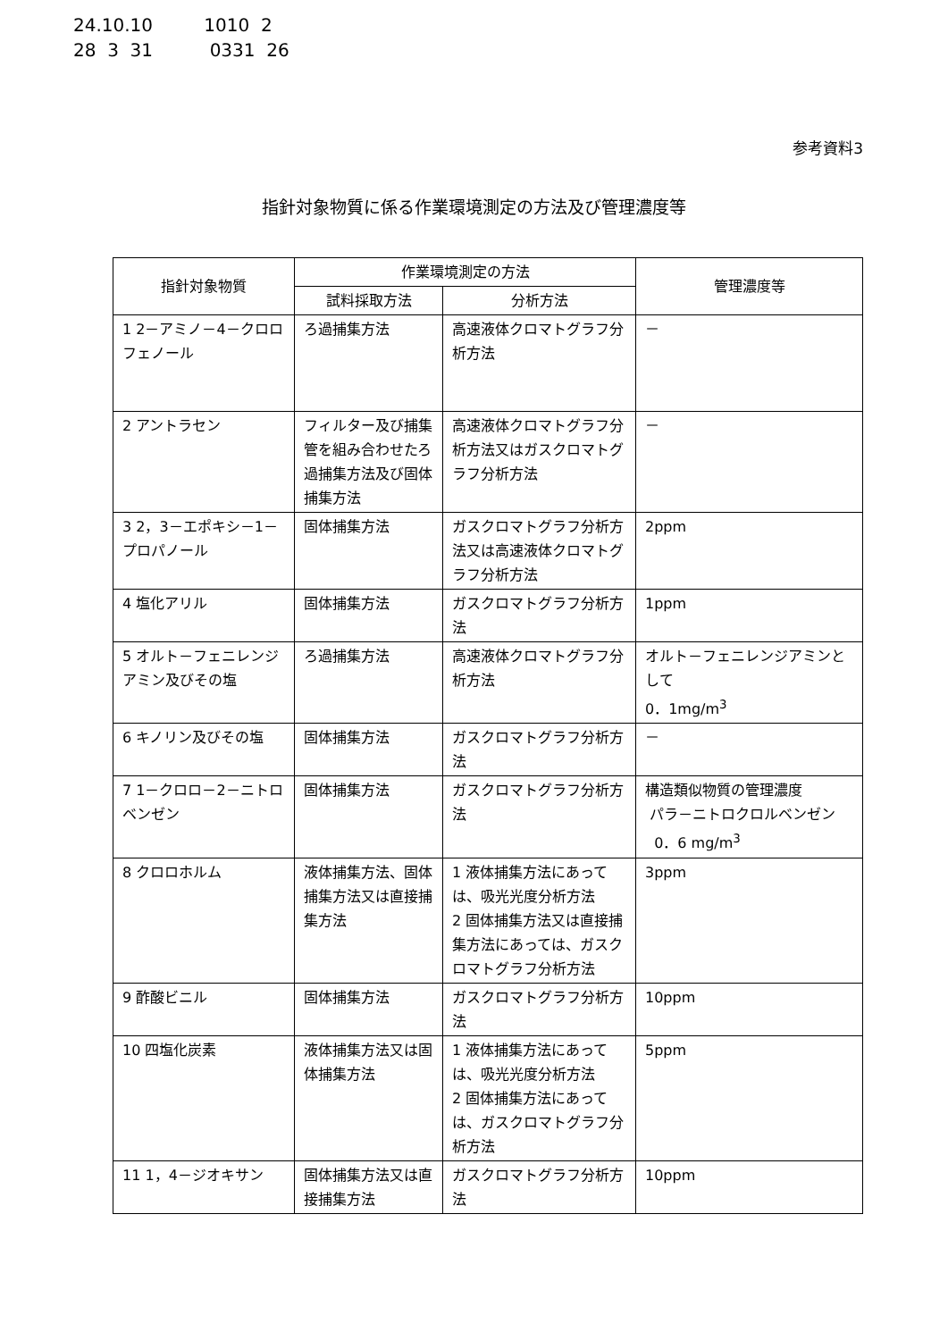24.10.10 1010 2
28 3 31 0331 26
参考資料3
指針対象物質に係る作業環境測定の方法及び管理濃度等
| 指針対象物質 | 作業環境測定の方法 | | 管理濃度等 |
| --- | --- | --- | --- |
| | 試料採取方法 | 分析方法 | |
| 1 2－アミノ－4－クロロフェノール | ろ過捕集方法 | 高速液体クロマトグラフ分析方法 | － |
| 2 アントラセン | フィルター及び捕集管を組み合わせたろ過捕集方法及び固体捕集方法 | 高速液体クロマトグラフ分析方法又はガスクロマトグラフ分析方法 | － |
| 3 2，3－エポキシ－1－プロパノール | 固体捕集方法 | ガスクロマトグラフ分析方法又は高速液体クロマトグラフ分析方法 | 2ppm |
| 4 塩化アリル | 固体捕集方法 | ガスクロマトグラフ分析方法 | 1ppm |
| 5 オルト－フェニレンジアミン及びその塩 | ろ過捕集方法 | 高速液体クロマトグラフ分析方法 | オルト－フェニレンジアミンとして 0．1mg/m<sup>3</sup> |
| 6 キノリン及びその塩 | 固体捕集方法 | ガスクロマトグラフ分析方法 | － |
| 7 1－クロロ－2－ニトロベンゼン | 固体捕集方法 | ガスクロマトグラフ分析方法 | 構造類似物質の管理濃度 パラ－ニトロクロルベンゼン 0．6 mg/m<sup>3</sup> |
| 8 クロロホルム | 液体捕集方法、固体捕集方法又は直接捕集方法 | 1 液体捕集方法にあっては、吸光光度分析方法 2 固体捕集方法又は直接捕集方法にあっては、ガスクロマトグラフ分析方法 | 3ppm |
| 9 酢酸ビニル | 固体捕集方法 | ガスクロマトグラフ分析方法 | 10ppm |
| 10 四塩化炭素 | 液体捕集方法又は固体捕集方法 | 1 液体捕集方法にあっては、吸光光度分析方法 2 固体捕集方法にあっては、ガスクロマトグラフ分析方法 | 5ppm |
| 11 1，4－ジオキサン | 固体捕集方法又は直接捕集方法 | ガスクロマトグラフ分析方法 | 10ppm |